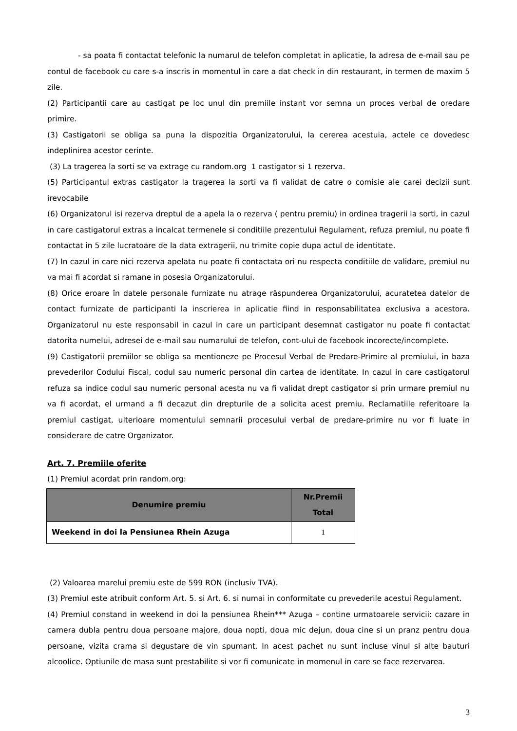- sa poata fi contactat telefonic la numarul de telefon completat in aplicatie, la adresa de e-mail sau pe contul de facebook cu care s-a inscris in momentul in care a dat check in din restaurant, in termen de maxim 5 zile.
(2) Participantii care au castigat pe loc unul din premiile instant vor semna un proces verbal de oredare primire.
(3) Castigatorii se obliga sa puna la dispozitia Organizatorului, la cererea acestuia, actele ce dovedesc indeplinirea acestor cerinte.
(3) La tragerea la sorti se va extrage cu random.org 1 castigator si 1 rezerva.
(5) Participantul extras castigator la tragerea la sorti va fi validat de catre o comisie ale carei decizii sunt irevocabile
(6) Organizatorul isi rezerva dreptul de a apela la o rezerva ( pentru premiu) in ordinea tragerii la sorti, in cazul in care castigatorul extras a incalcat termenele si conditiile prezentului Regulament, refuza premiul, nu poate fi contactat in 5 zile lucratoare de la data extragerii, nu trimite copie dupa actul de identitate.
(7) In cazul in care nici rezerva apelata nu poate fi contactata ori nu respecta conditiile de validare, premiul nu va mai fi acordat si ramane in posesia Organizatorului.
(8) Orice eroare în datele personale furnizate nu atrage răspunderea Organizatorului, acuratetea datelor de contact furnizate de participanti la inscrierea in aplicatie fiind in responsabilitatea exclusiva a acestora. Organizatorul nu este responsabil in cazul in care un participant desemnat castigator nu poate fi contactat datorita numelui, adresei de e-mail sau numarului de telefon, cont-ului de facebook incorecte/incomplete.
(9) Castigatorii premiilor se obliga sa mentioneze pe Procesul Verbal de Predare-Primire al premiului, in baza prevederilor Codului Fiscal, codul sau numeric personal din cartea de identitate. In cazul in care castigatorul refuza sa indice codul sau numeric personal acesta nu va fi validat drept castigator si prin urmare premiul nu va fi acordat, el urmand a fi decazut din drepturile de a solicita acest premiu. Reclamatiile referitoare la premiul castigat, ulterioare momentului semnarii procesului verbal de predare-primire nu vor fi luate in considerare de catre Organizator.
Art. 7. Premiile oferite
(1) Premiul acordat prin random.org:
| Denumire premiu | Nr.Premii Total |
| --- | --- |
| Weekend in doi la Pensiunea Rhein Azuga | 1 |
(2) Valoarea marelui premiu este de 599 RON (inclusiv TVA).
(3) Premiul este atribuit conform Art. 5. si Art. 6. si numai in conformitate cu prevederile acestui Regulament.
(4) Premiul constand in weekend in doi la pensiunea Rhein*** Azuga – contine urmatoarele servicii: cazare in camera dubla pentru doua persoane majore, doua nopti, doua mic dejun, doua cine si un pranz pentru doua persoane, vizita crama si degustare de vin spumant. In acest pachet nu sunt incluse vinul si alte bauturi alcoolice. Optiunile de masa sunt prestabilite si vor fi comunicate in momenul in care se face rezervarea.
3